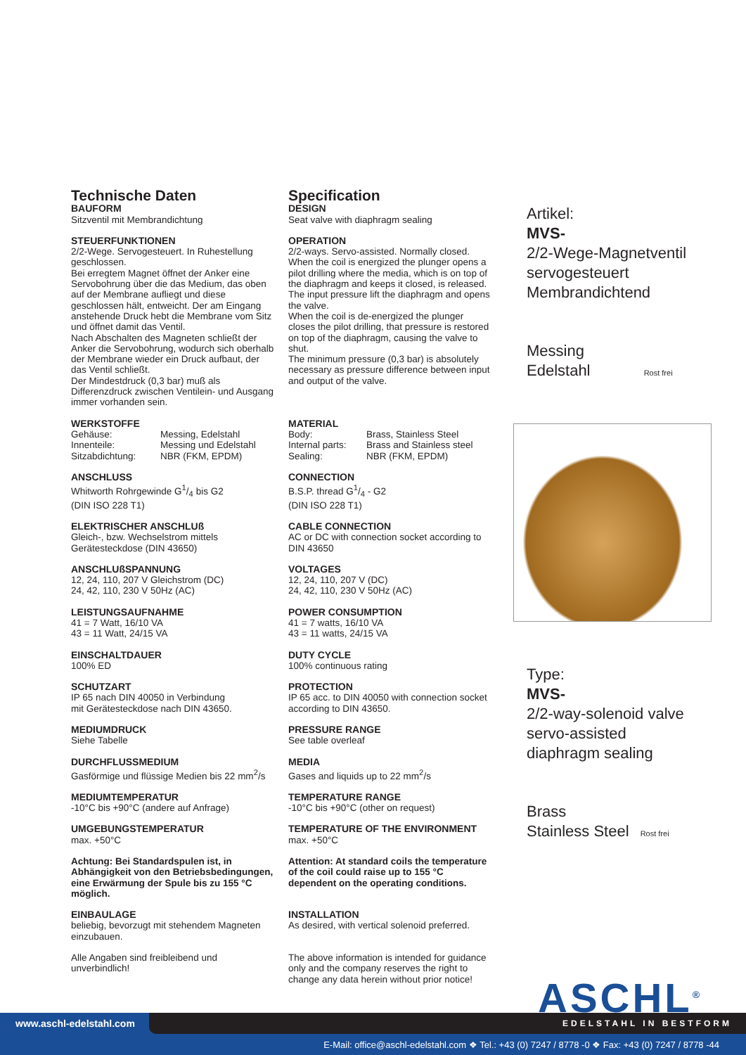Technische Daten
BAUFORM
Sitzventil mit Membrandichtung
STEUERFUNKTIONEN
2/2-Wege. Servogesteuert. In Ruhestellung geschlossen.
Bei erregtem Magnet öffnet der Anker eine Servobohrung über die das Medium, das oben auf der Membrane aufliegt und diese geschlossen hält, entweicht. Der am Eingang anstehende Druck hebt die Membrane vom Sitz und öffnet damit das Ventil.
Nach Abschalten des Magneten schließt der Anker die Servobohrung, wodurch sich oberhalb der Membrane wieder ein Druck aufbaut, der das Ventil schließt.
Der Mindestdruck (0,3 bar) muß als Differenzdruck zwischen Ventilein- und Ausgang immer vorhanden sein.
WERKSTOFFE
Gehäuse: Messing, Edelstahl
Innenteile: Messing und Edelstahl
Sitzabdichtung: NBR (FKM, EPDM)
ANSCHLUSS
Whitworth Rohrgewinde G1/4 bis G2
(DIN ISO 228 T1)
ELEKTRISCHER ANSCHLUß
Gleich-, bzw. Wechselstrom mittels Gerätesteckdose (DIN 43650)
ANSCHLUßSPANNUNG
12, 24, 110, 207 V Gleichstrom (DC)
24, 42, 110, 230 V 50Hz (AC)
LEISTUNGSAUFNAHME
41 = 7 Watt, 16/10 VA
43 = 11 Watt, 24/15 VA
EINSCHALTDAUER
100% ED
SCHUTZART
IP 65 nach DIN 40050 in Verbindung
mit Gerätesteckdose nach DIN 43650.
MEDIUMDRUCK
Siehe Tabelle
DURCHFLUSSMEDIUM
Gasförmige und flüssige Medien bis 22 mm<sup>2</sup>/s
MEDIUMTEMPERATUR
-10°C bis +90°C (andere auf Anfrage)
UMGEBUNGSTEMPERATUR
max. +50°C
Achtung: Bei Standardspulen ist, in Abhängigkeit von den Betriebsbedingungen, eine Erwärmung der Spule bis zu 155 °C möglich.
EINBAULAGE
beliebig, bevorzugt mit stehendem Magneten einzubauen.
Alle Angaben sind freibleibend und unverbindlich!
Specification
DESIGN
Seat valve with diaphragm sealing
OPERATION
2/2-ways. Servo-assisted. Normally closed.
When the coil is energized the plunger opens a pilot drilling where the media, which is on top of the diaphragm and keeps it closed, is released. The input pressure lift the diaphragm and opens the valve.
When the coil is de-energized the plunger closes the pilot drilling, that pressure is restored on top of the diaphragm, causing the valve to shut.
The minimum pressure (0,3 bar) is absolutely necessary as pressure difference between input and output of the valve.
MATERIAL
Body: Brass, Stainless Steel
Internal parts: Brass and Stainless steel
Sealing: NBR (FKM, EPDM)
CONNECTION
B.S.P. thread G1/4 - G2
(DIN ISO 228 T1)
CABLE CONNECTION
AC or DC with connection socket according to DIN 43650
VOLTAGES
12, 24, 110, 207 V (DC)
24, 42, 110, 230 V 50Hz (AC)
POWER CONSUMPTION
41 = 7 watts, 16/10 VA
43 = 11 watts, 24/15 VA
DUTY CYCLE
100% continuous rating
PROTECTION
IP 65 acc. to DIN 40050 with connection socket according to DIN 43650.
PRESSURE RANGE
See table overleaf
MEDIA
Gases and liquids up to 22 mm<sup>2</sup>/s
TEMPERATURE RANGE
-10°C bis +90°C (other on request)
TEMPERATURE OF THE ENVIRONMENT
max. +50°C
Attention: At standard coils the temperature of the coil could raise up to 155 °C dependent on the operating conditions.
INSTALLATION
As desired, with vertical solenoid preferred.
The above information is intended for guidance only and the company reserves the right to change any data herein without prior notice!
Artikel:
MVS-
2/2-Wege-Magnetventil
servogesteuert
Membrandichtend
Messing
Edelstahl Rost frei
Type:
MVS-
2/2-way-solenoid valve
servo-assisted
diaphragm sealing
Brass
Stainless Steel Rost frei
ASCHL<sup>®</sup>
www.aschl-edelstahl.com EDELSTAHL IN BESTFORM
E-Mail: office@aschl-edelstahl.com ❖ Tel.: +43 (0) 7247 / 8778 -0 ❖ Fax: +43 (0) 7247 / 8778 -44